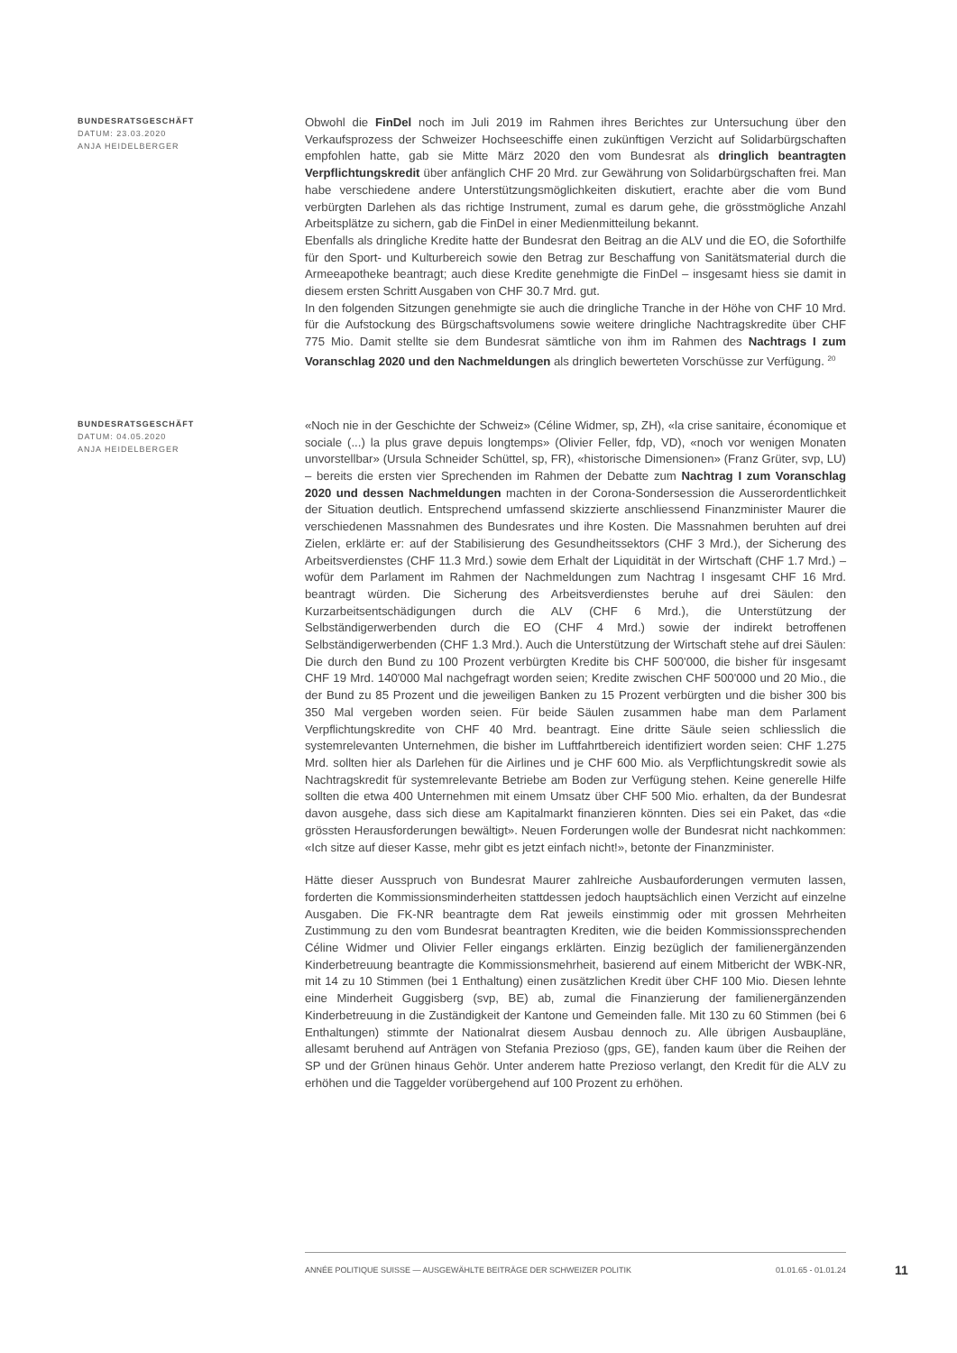BUNDESRATSGESCHÄFT
DATUM: 23.03.2020
ANJA HEIDELBERGER
Obwohl die FinDel noch im Juli 2019 im Rahmen ihres Berichtes zur Untersuchung über den Verkaufsprozess der Schweizer Hochseeschiffe einen zukünftigen Verzicht auf Solidarbürgschaften empfohlen hatte, gab sie Mitte März 2020 den vom Bundesrat als dringlich beantragten Verpflichtungskredit über anfänglich CHF 20 Mrd. zur Gewährung von Solidarbürgschaften frei. Man habe verschiedene andere Unterstützungsmöglichkeiten diskutiert, erachte aber die vom Bund verbürgten Darlehen als das richtige Instrument, zumal es darum gehe, die grösstmögliche Anzahl Arbeitsplätze zu sichern, gab die FinDel in einer Medienmitteilung bekannt.
Ebenfalls als dringliche Kredite hatte der Bundesrat den Beitrag an die ALV und die EO, die Soforthilfe für den Sport- und Kulturbereich sowie den Betrag zur Beschaffung von Sanitätsmaterial durch die Armeeapotheke beantragt; auch diese Kredite genehmigte die FinDel – insgesamt hiess sie damit in diesem ersten Schritt Ausgaben von CHF 30.7 Mrd. gut.
In den folgenden Sitzungen genehmigte sie auch die dringliche Tranche in der Höhe von CHF 10 Mrd. für die Aufstockung des Bürgschaftsvolumens sowie weitere dringliche Nachtragskredite über CHF 775 Mio. Damit stellte sie dem Bundesrat sämtliche von ihm im Rahmen des Nachtrags I zum Voranschlag 2020 und den Nachmeldungen als dringlich bewerteten Vorschüsse zur Verfügung. <sup>20</sup>
BUNDESRATSGESCHÄFT
DATUM: 04.05.2020
ANJA HEIDELBERGER
«Noch nie in der Geschichte der Schweiz» (Céline Widmer, sp, ZH), «la crise sanitaire, économique et sociale (...) la plus grave depuis longtemps» (Olivier Feller, fdp, VD), «noch vor wenigen Monaten unvorstellbar» (Ursula Schneider Schüttel, sp, FR), «historische Dimensionen» (Franz Grüter, svp, LU) – bereits die ersten vier Sprechenden im Rahmen der Debatte zum Nachtrag I zum Voranschlag 2020 und dessen Nachmeldungen machten in der Corona-Sondersession die Ausserordentlichkeit der Situation deutlich. Entsprechend umfassend skizzierte anschliessend Finanzminister Maurer die verschiedenen Massnahmen des Bundesrates und ihre Kosten. Die Massnahmen beruhten auf drei Zielen, erklärte er: auf der Stabilisierung des Gesundheitssektors (CHF 3 Mrd.), der Sicherung des Arbeitsverdienstes (CHF 11.3 Mrd.) sowie dem Erhalt der Liquidität in der Wirtschaft (CHF 1.7 Mrd.) – wofür dem Parlament im Rahmen der Nachmeldungen zum Nachtrag I insgesamt CHF 16 Mrd. beantragt würden. Die Sicherung des Arbeitsverdienstes beruhe auf drei Säulen: den Kurzarbeitsentschädigungen durch die ALV (CHF 6 Mrd.), die Unterstützung der Selbständigerwerbenden durch die EO (CHF 4 Mrd.) sowie der indirekt betroffenen Selbständigerwerbenden (CHF 1.3 Mrd.). Auch die Unterstützung der Wirtschaft stehe auf drei Säulen: Die durch den Bund zu 100 Prozent verbürgten Kredite bis CHF 500'000, die bisher für insgesamt CHF 19 Mrd. 140'000 Mal nachgefragt worden seien; Kredite zwischen CHF 500'000 und 20 Mio., die der Bund zu 85 Prozent und die jeweiligen Banken zu 15 Prozent verbürgten und die bisher 300 bis 350 Mal vergeben worden seien. Für beide Säulen zusammen habe man dem Parlament Verpflichtungskredite von CHF 40 Mrd. beantragt. Eine dritte Säule seien schliesslich die systemrelevanten Unternehmen, die bisher im Luftfahrtbereich identifiziert worden seien: CHF 1.275 Mrd. sollten hier als Darlehen für die Airlines und je CHF 600 Mio. als Verpflichtungskredit sowie als Nachtragskredit für systemrelevante Betriebe am Boden zur Verfügung stehen. Keine generelle Hilfe sollten die etwa 400 Unternehmen mit einem Umsatz über CHF 500 Mio. erhalten, da der Bundesrat davon ausgehe, dass sich diese am Kapitalmarkt finanzieren könnten. Dies sei ein Paket, das «die grössten Herausforderungen bewältigt». Neuen Forderungen wolle der Bundesrat nicht nachkommen: «Ich sitze auf dieser Kasse, mehr gibt es jetzt einfach nicht!», betonte der Finanzminister.
Hätte dieser Ausspruch von Bundesrat Maurer zahlreiche Ausbauforderungen vermuten lassen, forderten die Kommissionsminderheiten stattdessen jedoch hauptsächlich einen Verzicht auf einzelne Ausgaben. Die FK-NR beantragte dem Rat jeweils einstimmig oder mit grossen Mehrheiten Zustimmung zu den vom Bundesrat beantragten Krediten, wie die beiden Kommissionssprechenden Céline Widmer und Olivier Feller eingangs erklärten. Einzig bezüglich der familienergänzenden Kinderbetreuung beantragte die Kommissionsmehrheit, basierend auf einem Mitbericht der WBK-NR, mit 14 zu 10 Stimmen (bei 1 Enthaltung) einen zusätzlichen Kredit über CHF 100 Mio. Diesen lehnte eine Minderheit Guggisberg (svp, BE) ab, zumal die Finanzierung der familienergänzenden Kinderbetreuung in die Zuständigkeit der Kantone und Gemeinden falle. Mit 130 zu 60 Stimmen (bei 6 Enthaltungen) stimmte der Nationalrat diesem Ausbau dennoch zu. Alle übrigen Ausbaupläne, allesamt beruhend auf Anträgen von Stefania Prezioso (gps, GE), fanden kaum über die Reihen der SP und der Grünen hinaus Gehör. Unter anderem hatte Prezioso verlangt, den Kredit für die ALV zu erhöhen und die Taggelder vorübergehend auf 100 Prozent zu erhöhen.
ANNÉE POLITIQUE SUISSE — AUSGEWÄHLTE BEITRÄGE DER SCHWEIZER POLITIK 01.01.65 - 01.01.24
11